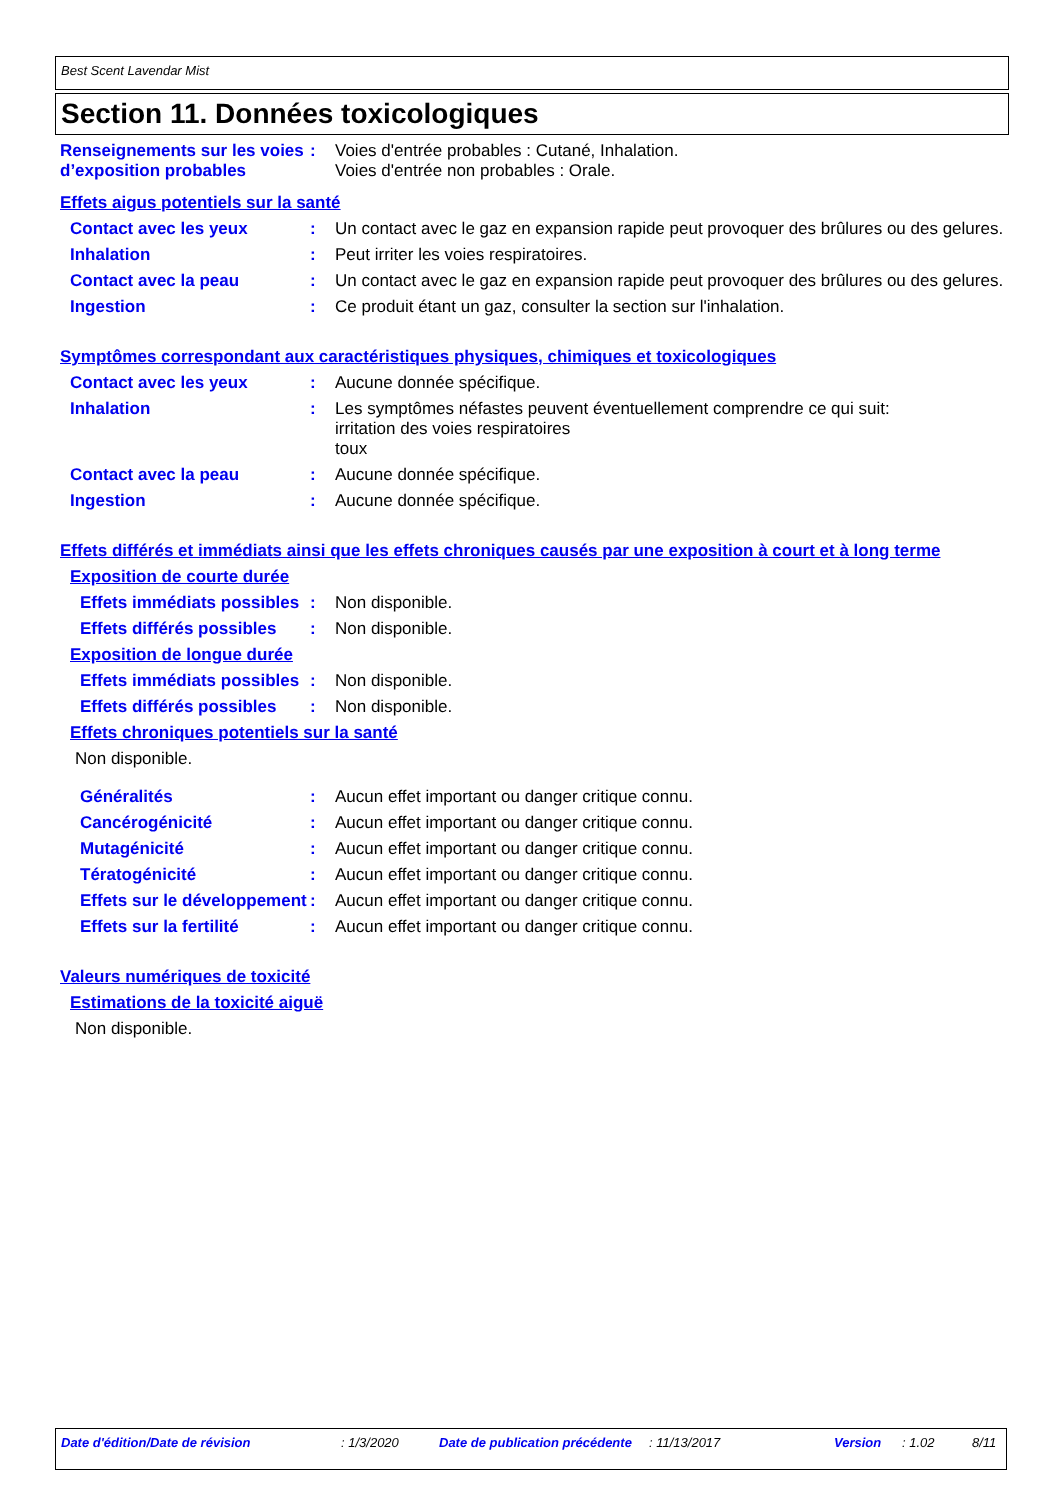Best Scent Lavendar Mist
Section 11. Données toxicologiques
Renseignements sur les voies d’exposition probables
: Voies d'entrée probables : Cutané, Inhalation.
Voies d'entrée non probables : Orale.
Effets aigus potentiels sur la santé
Contact avec les yeux : Un contact avec le gaz en expansion rapide peut provoquer des brûlures ou des gelures.
Inhalation : Peut irriter les voies respiratoires.
Contact avec la peau : Un contact avec le gaz en expansion rapide peut provoquer des brûlures ou des gelures.
Ingestion : Ce produit étant un gaz, consulter la section sur l'inhalation.
Symptômes correspondant aux caractéristiques physiques, chimiques et toxicologiques
Contact avec les yeux : Aucune donnée spécifique.
Inhalation : Les symptômes néfastes peuvent éventuellement comprendre ce qui suit:
irritation des voies respiratoires
toux
Contact avec la peau : Aucune donnée spécifique.
Ingestion : Aucune donnée spécifique.
Effets différés et immédiats ainsi que les effets chroniques causés par une exposition à court et à long terme
Exposition de courte durée
Effets immédiats possibles
: Non disponible.
Effets différés possibles : Non disponible.
Exposition de longue durée
Effets immédiats possibles
: Non disponible.
Effets différés possibles : Non disponible.
Effets chroniques potentiels sur la santé
Non disponible.
Généralités : Aucun effet important ou danger critique connu.
Cancérogénicité : Aucun effet important ou danger critique connu.
Mutagénicité : Aucun effet important ou danger critique connu.
Tératogénicité : Aucun effet important ou danger critique connu.
Effets sur le développement
: Aucun effet important ou danger critique connu.
Effets sur la fertilité : Aucun effet important ou danger critique connu.
Valeurs numériques de toxicité
Estimations de la toxicité aiguë
Non disponible.
Date d'édition/Date de révision : 1/3/2020 Date de publication précédente
: 11/13/2017 Version : 1.02 8/11